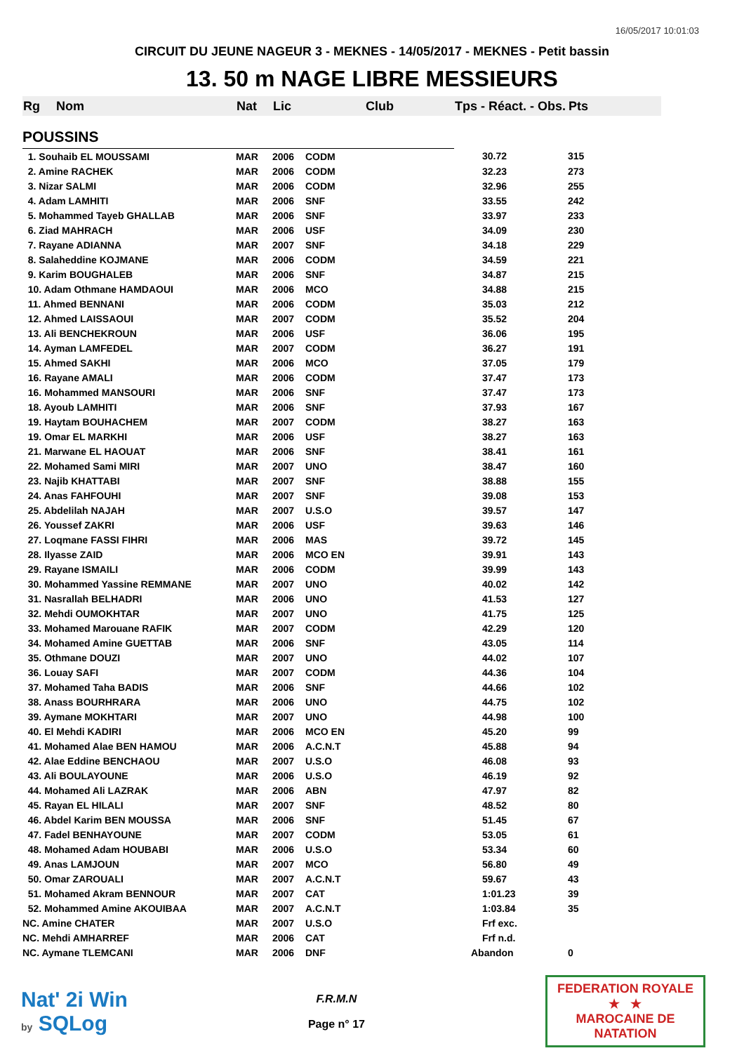16/05/2017 10:01:03
CIRCUIT DU JEUNE NAGEUR 3 - MEKNES - 14/05/2017 - MEKNES - Petit bassin
13. 50 m NAGE LIBRE MESSIEURS
| Rg | Nom | Nat | Lic | Club | Tps - Réact. - Obs. | Pts |
| --- | --- | --- | --- | --- | --- | --- |
| POUSSINS | | | | | | |
| 1. Souhaib EL MOUSSAMI | | MAR | 2006 | CODM | 30.72 | 315 |
| 2. Amine RACHEK | | MAR | 2006 | CODM | 32.23 | 273 |
| 3. Nizar SALMI | | MAR | 2006 | CODM | 32.96 | 255 |
| 4. Adam LAMHITI | | MAR | 2006 | SNF | 33.55 | 242 |
| 5. Mohammed Tayeb GHALLAB | | MAR | 2006 | SNF | 33.97 | 233 |
| 6. Ziad MAHRACH | | MAR | 2006 | USF | 34.09 | 230 |
| 7. Rayane ADIANNA | | MAR | 2007 | SNF | 34.18 | 229 |
| 8. Salaheddine KOJMANE | | MAR | 2006 | CODM | 34.59 | 221 |
| 9. Karim BOUGHALEB | | MAR | 2006 | SNF | 34.87 | 215 |
| 10. Adam Othmane HAMDAOUI | | MAR | 2006 | MCO | 34.88 | 215 |
| 11. Ahmed BENNANI | | MAR | 2006 | CODM | 35.03 | 212 |
| 12. Ahmed LAISSAOUI | | MAR | 2007 | CODM | 35.52 | 204 |
| 13. Ali BENCHEKROUN | | MAR | 2006 | USF | 36.06 | 195 |
| 14. Ayman LAMFEDEL | | MAR | 2007 | CODM | 36.27 | 191 |
| 15. Ahmed SAKHI | | MAR | 2006 | MCO | 37.05 | 179 |
| 16. Rayane AMALI | | MAR | 2006 | CODM | 37.47 | 173 |
| 16. Mohammed MANSOURI | | MAR | 2006 | SNF | 37.47 | 173 |
| 18. Ayoub LAMHITI | | MAR | 2006 | SNF | 37.93 | 167 |
| 19. Haytam BOUHACHEM | | MAR | 2007 | CODM | 38.27 | 163 |
| 19. Omar EL MARKHI | | MAR | 2006 | USF | 38.27 | 163 |
| 21. Marwane EL HAOUAT | | MAR | 2006 | SNF | 38.41 | 161 |
| 22. Mohamed Sami MIRI | | MAR | 2007 | UNO | 38.47 | 160 |
| 23. Najib KHATTABI | | MAR | 2007 | SNF | 38.88 | 155 |
| 24. Anas FAHFOUHI | | MAR | 2007 | SNF | 39.08 | 153 |
| 25. Abdelilah NAJAH | | MAR | 2007 | U.S.O | 39.57 | 147 |
| 26. Youssef ZAKRI | | MAR | 2006 | USF | 39.63 | 146 |
| 27. Loqmane FASSI FIHRI | | MAR | 2006 | MAS | 39.72 | 145 |
| 28. Ilyasse ZAID | | MAR | 2006 | MCO EN | 39.91 | 143 |
| 29. Rayane ISMAILI | | MAR | 2006 | CODM | 39.99 | 143 |
| 30. Mohammed Yassine REMMANE | | MAR | 2007 | UNO | 40.02 | 142 |
| 31. Nasrallah BELHADRI | | MAR | 2006 | UNO | 41.53 | 127 |
| 32. Mehdi OUMOKHTAR | | MAR | 2007 | UNO | 41.75 | 125 |
| 33. Mohamed Marouane RAFIK | | MAR | 2007 | CODM | 42.29 | 120 |
| 34. Mohamed Amine GUETTAB | | MAR | 2006 | SNF | 43.05 | 114 |
| 35. Othmane DOUZI | | MAR | 2007 | UNO | 44.02 | 107 |
| 36. Louay SAFI | | MAR | 2007 | CODM | 44.36 | 104 |
| 37. Mohamed Taha BADIS | | MAR | 2006 | SNF | 44.66 | 102 |
| 38. Anass BOURHRARA | | MAR | 2006 | UNO | 44.75 | 102 |
| 39. Aymane MOKHTARI | | MAR | 2007 | UNO | 44.98 | 100 |
| 40. El Mehdi KADIRI | | MAR | 2006 | MCO EN | 45.20 | 99 |
| 41. Mohamed Alae BEN HAMOU | | MAR | 2006 | A.C.N.T | 45.88 | 94 |
| 42. Alae Eddine BENCHAOU | | MAR | 2007 | U.S.O | 46.08 | 93 |
| 43. Ali BOULAYOUNE | | MAR | 2006 | U.S.O | 46.19 | 92 |
| 44. Mohamed Ali LAZRAK | | MAR | 2006 | ABN | 47.97 | 82 |
| 45. Rayan EL HILALI | | MAR | 2007 | SNF | 48.52 | 80 |
| 46. Abdel Karim BEN MOUSSA | | MAR | 2006 | SNF | 51.45 | 67 |
| 47. Fadel BENHAYOUNE | | MAR | 2007 | CODM | 53.05 | 61 |
| 48. Mohamed Adam HOUBABI | | MAR | 2006 | U.S.O | 53.34 | 60 |
| 49. Anas LAMJOUN | | MAR | 2007 | MCO | 56.80 | 49 |
| 50. Omar ZAROUALI | | MAR | 2007 | A.C.N.T | 59.67 | 43 |
| 51. Mohamed Akram BENNOUR | | MAR | 2007 | CAT | 1:01.23 | 39 |
| 52. Mohammed Amine AKOUIBAA | | MAR | 2007 | A.C.N.T | 1:03.84 | 35 |
| NC. Amine CHATER | | MAR | 2007 | U.S.O | Frf exc. | |
| NC. Mehdi AMHARREF | | MAR | 2006 | CAT | Frf n.d. | |
| NC. Aymane TLEMCANI | | MAR | 2006 | DNF | Abandon | 0 |
Nat' 2i Win
by SQLog
F.R.M.N
Page n° 17
FEDERATION ROYALE
★ ★
MAROCAINE DE NATATION